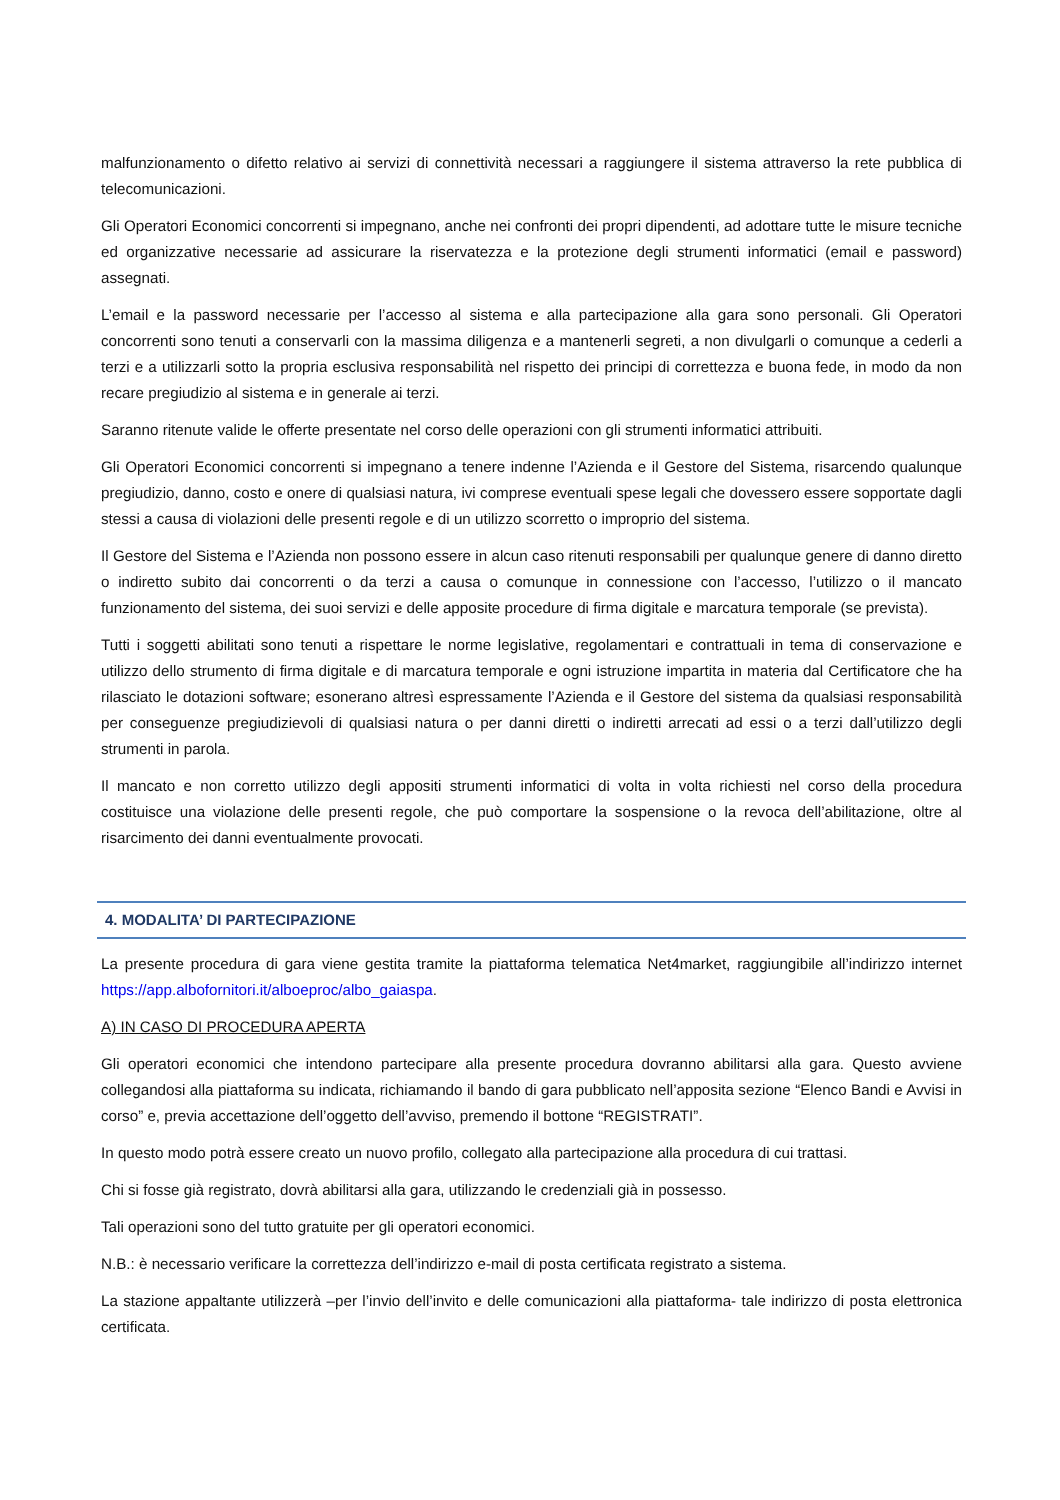malfunzionamento o difetto relativo ai servizi di connettività necessari a raggiungere il sistema attraverso la rete pubblica di telecomunicazioni.
Gli Operatori Economici concorrenti si impegnano, anche nei confronti dei propri dipendenti, ad adottare tutte le misure tecniche ed organizzative necessarie ad assicurare la riservatezza e la protezione degli strumenti informatici (email e password) assegnati.
L’email e la password necessarie per l’accesso al sistema e alla partecipazione alla gara sono personali. Gli Operatori concorrenti sono tenuti a conservarli con la massima diligenza e a mantenerli segreti, a non divulgarli o comunque a cederli a terzi e a utilizzarli sotto la propria esclusiva responsabilità nel rispetto dei principi di correttezza e buona fede, in modo da non recare pregiudizio al sistema e in generale ai terzi.
Saranno ritenute valide le offerte presentate nel corso delle operazioni con gli strumenti informatici attribuiti.
Gli Operatori Economici concorrenti si impegnano a tenere indenne l’Azienda e il Gestore del Sistema, risarcendo qualunque pregiudizio, danno, costo e onere di qualsiasi natura, ivi comprese eventuali spese legali che dovessero essere sopportate dagli stessi a causa di violazioni delle presenti regole e di un utilizzo scorretto o improprio del sistema.
Il Gestore del Sistema e l’Azienda non possono essere in alcun caso ritenuti responsabili per qualunque genere di danno diretto o indiretto subito dai concorrenti o da terzi a causa o comunque in connessione con l’accesso, l’utilizzo o il mancato funzionamento del sistema, dei suoi servizi e delle apposite procedure di firma digitale e marcatura temporale (se prevista).
Tutti i soggetti abilitati sono tenuti a rispettare le norme legislative, regolamentari e contrattuali in tema di conservazione e utilizzo dello strumento di firma digitale e di marcatura temporale e ogni istruzione impartita in materia dal Certificatore che ha rilasciato le dotazioni software; esonerano altresì espressamente l’Azienda e il Gestore del sistema da qualsiasi responsabilità per conseguenze pregiudizievoli di qualsiasi natura o per danni diretti o indiretti arrecati ad essi o a terzi dall’utilizzo degli strumenti in parola.
Il mancato e non corretto utilizzo degli appositi strumenti informatici di volta in volta richiesti nel corso della procedura costituisce una violazione delle presenti regole, che può comportare la sospensione o la revoca dell’abilitazione, oltre al risarcimento dei danni eventualmente provocati.
4. MODALITA’ DI PARTECIPAZIONE
La presente procedura di gara viene gestita tramite la piattaforma telematica Net4market, raggiungibile all’indirizzo internet https://app.albofornitori.it/alboeproc/albo_gaiaspa.
A) IN CASO DI PROCEDURA APERTA
Gli operatori economici che intendono partecipare alla presente procedura dovranno abilitarsi alla gara. Questo avviene collegandosi alla piattaforma su indicata, richiamando il bando di gara pubblicato nell’apposita sezione “Elenco Bandi e Avvisi in corso” e, previa accettazione dell’oggetto dell’avviso, premendo il bottone “REGISTRATI”.
In questo modo potrà essere creato un nuovo profilo, collegato alla partecipazione alla procedura di cui trattasi.
Chi si fosse già registrato, dovrà abilitarsi alla gara, utilizzando le credenziali già in possesso.
Tali operazioni sono del tutto gratuite per gli operatori economici.
N.B.: è necessario verificare la correttezza dell’indirizzo e-mail di posta certificata registrato a sistema.
La stazione appaltante utilizzerà –per l’invio dell’invito e delle comunicazioni alla piattaforma- tale indirizzo di posta elettronica certificata.